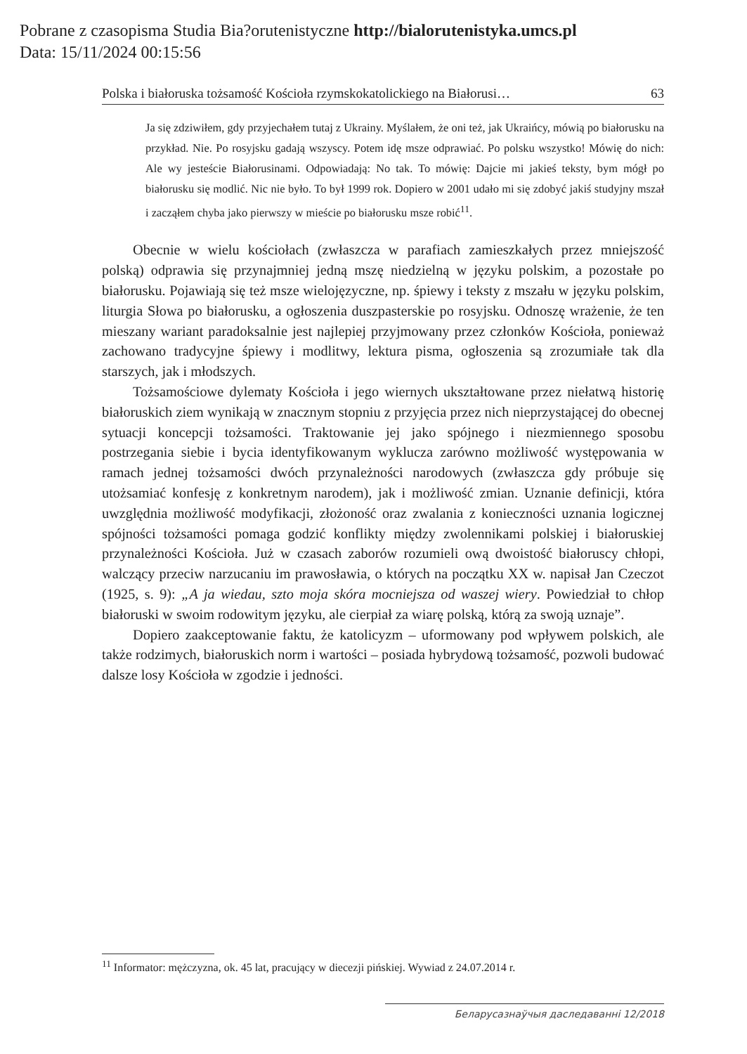Pobrane z czasopisma Studia Bia?orutenistyczne http://bialorutenistyka.umcs.pl
Data: 15/11/2024 00:15:56
Polska i białoruska tożsamość Kościoła rzymskokatolickiego na Białorusi… 63
Ja się zdziwiłem, gdy przyjechałem tutaj z Ukrainy. Myślałem, że oni też, jak Ukraińcy, mówią po białorusku na przykład. Nie. Po rosyjsku gadają wszyscy. Potem idę msze odprawiać. Po polsku wszystko! Mówię do nich: Ale wy jesteście Białorusinami. Odpowiadają: No tak. To mówię: Dajcie mi jakieś teksty, bym mógł po białorusku się modlić. Nic nie było. To był 1999 rok. Dopiero w 2001 udało mi się zdobyć jakiś studyjny mszał i zacząłem chyba jako pierwszy w mieście po białorusku msze robić<sup>11</sup>.
Obecnie w wielu kościołach (zwłaszcza w parafiach zamieszkałych przez mniejszość polską) odprawia się przynajmniej jedną mszę niedzielną w języku polskim, a pozostałe po białorusku. Pojawiają się też msze wielojęzyczne, np. śpiewy i teksty z mszału w języku polskim, liturgia Słowa po białorusku, a ogłoszenia duszpasterskie po rosyjsku. Odnoszę wrażenie, że ten mieszany wariant paradoksalnie jest najlepiej przyjmowany przez członków Kościoła, ponieważ zachowano tradycyjne śpiewy i modlitwy, lektura pisma, ogłoszenia są zrozumiałe tak dla starszych, jak i młodszych.
Tożsamościowe dylematy Kościoła i jego wiernych ukształtowane przez niełatwą historię białoruskich ziem wynikają w znacznym stopniu z przyjęcia przez nich nieprzystającej do obecnej sytuacji koncepcji tożsamości. Traktowanie jej jako spójnego i niezmiennego sposobu postrzegania siebie i bycia identyfikowanym wyklucza zarówno możliwość występowania w ramach jednej tożsamości dwóch przynależności narodowych (zwłaszcza gdy próbuje się utożsamiać konfesję z konkretnym narodem), jak i możliwość zmian. Uznanie definicji, która uwzględnia możliwość modyfikacji, złożoność oraz zwalania z konieczności uznania logicznej spójności tożsamości pomaga godzić konflikty między zwolennikami polskiej i białoruskiej przynależności Kościoła. Już w czasach zaborów rozumieli ową dwoistość białoruscy chłopi, walczący przeciw narzucaniu im prawosławia, o których na początku XX w. napisał Jan Czeczot (1925, s. 9): „A ja wiedau, szto moja skóra mocniejsza od waszej wiery. Powiedział to chłop białoruski w swoim rodowitym języku, ale cierpiał za wiarę polską, którą za swoją uznaje”.
Dopiero zaakceptowanie faktu, że katolicyzm – uformowany pod wpływem polskich, ale także rodzimych, białoruskich norm i wartości – posiada hybrydową tożsamość, pozwoli budować dalsze losy Kościoła w zgodzie i jedności.
<sup>11</sup> Informator: mężczyzna, ok. 45 lat, pracujący w diecezji pińskiej. Wywiad z 24.07.2014 r.
Беларусазнаўчыя даследаванні 12/2018